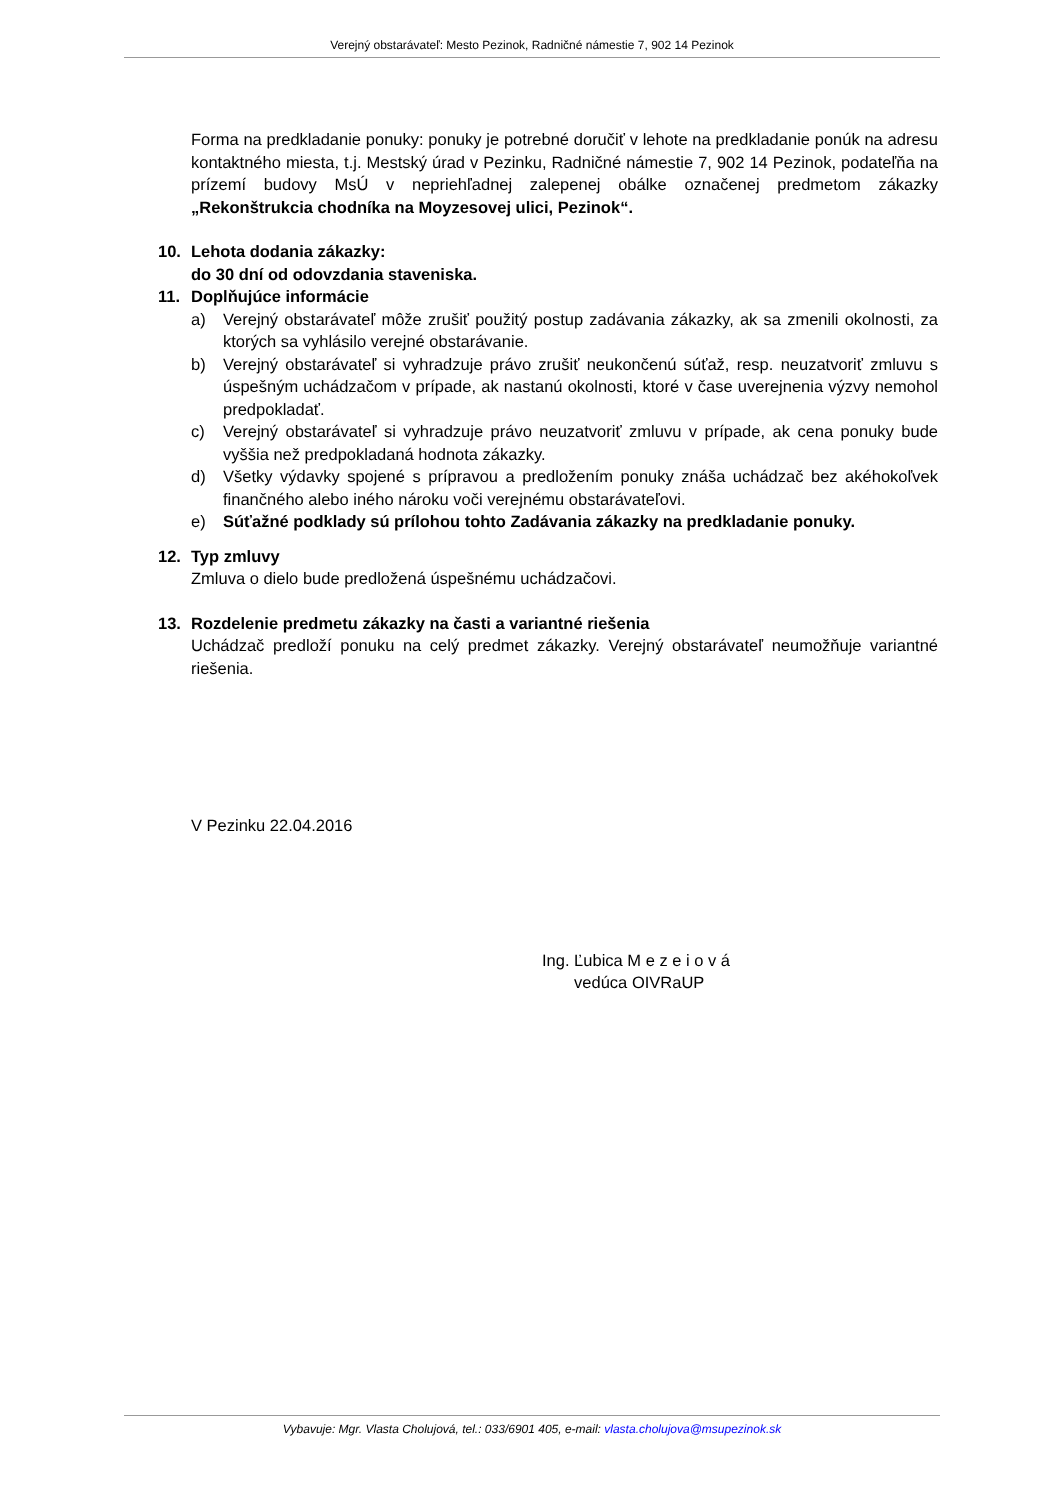Verejný obstarávateľ: Mesto Pezinok, Radničné námestie 7, 902 14 Pezinok
Forma na predkladanie ponuky: ponuky je potrebné doručiť v lehote na predkladanie ponúk na adresu kontaktného miesta, t.j. Mestský úrad v Pezinku, Radničné námestie 7, 902 14 Pezinok, podateľňa na prízemí budovy MsÚ v nepriehľadnej zalepenej obálke označenej predmetom zákazky „Rekonštrukcia chodníka na Moyzesovej ulici, Pezinok“.
10. Lehota dodania zákazky:
do 30 dní od odovzdania staveniska.
11. Doplňujúce informácie
a) Verejný obstarávateľ môže zrušiť použitý postup zadávania zákazky, ak sa zmenili okolnosti, za ktorých sa vyhlásilo verejné obstarávanie.
b) Verejný obstarávateľ si vyhradzuje právo zrušiť neukončenú súťaž, resp. neuzatvoriť zmluvu s úspešným uchádzačom v prípade, ak nastanú okolnosti, ktoré v čase uverejnenia výzvy nemohol predpokladať.
c) Verejný obstarávateľ si vyhradzuje právo neuzatvoriť zmluvu v prípade, ak cena ponuky bude vyššia než predpokladaná hodnota zákazky.
d) Všetky výdavky spojené s prípravou a predložením ponuky znáša uchádzač bez akéhokoľvek finančného alebo iného nároku voči verejnému obstarávateľovi.
e) Súťažné podklady sú prílohou tohto Zadávania zákazky na predkladanie ponuky.
12. Typ zmluvy
Zmluva o dielo bude predložená úspešnému uchádzačovi.
13. Rozdelenie predmetu zákazky na časti a variantné riešenia
Uchádzač predloží ponuku na celý predmet zákazky. Verejný obstarávateľ neumožňuje variantné riešenia.
V Pezinku 22.04.2016
Ing. Ľubica M e z e i o v á
vedúca OIVRaUP
Vybavuje: Mgr. Vlasta Cholujová, tel.: 033/6901 405, e-mail: vlasta.cholujova@msupezinok.sk